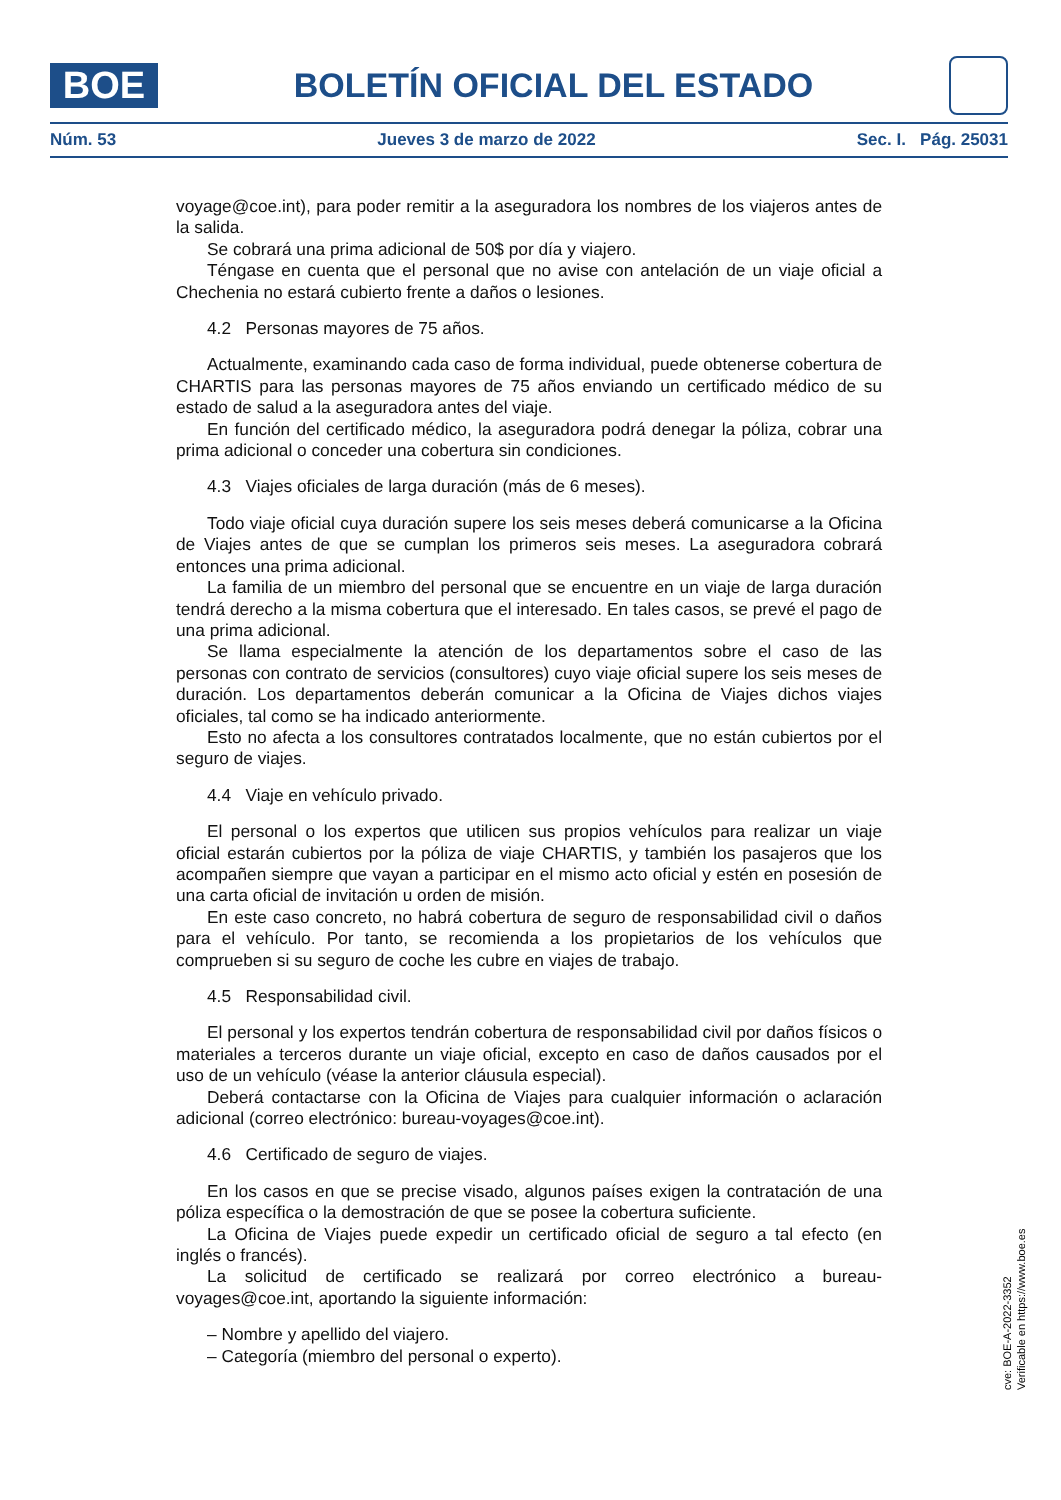BOE
BOLETÍN OFICIAL DEL ESTADO
Núm. 53 Jueves 3 de marzo de 2022 Sec. I. Pág. 25031
voyage@coe.int), para poder remitir a la aseguradora los nombres de los viajeros antes de la salida.
Se cobrará una prima adicional de 50$ por día y viajero.
Téngase en cuenta que el personal que no avise con antelación de un viaje oficial a Chechenia no estará cubierto frente a daños o lesiones.
4.2 Personas mayores de 75 años.
Actualmente, examinando cada caso de forma individual, puede obtenerse cobertura de CHARTIS para las personas mayores de 75 años enviando un certificado médico de su estado de salud a la aseguradora antes del viaje.
En función del certificado médico, la aseguradora podrá denegar la póliza, cobrar una prima adicional o conceder una cobertura sin condiciones.
4.3 Viajes oficiales de larga duración (más de 6 meses).
Todo viaje oficial cuya duración supere los seis meses deberá comunicarse a la Oficina de Viajes antes de que se cumplan los primeros seis meses. La aseguradora cobrará entonces una prima adicional.
La familia de un miembro del personal que se encuentre en un viaje de larga duración tendrá derecho a la misma cobertura que el interesado. En tales casos, se prevé el pago de una prima adicional.
Se llama especialmente la atención de los departamentos sobre el caso de las personas con contrato de servicios (consultores) cuyo viaje oficial supere los seis meses de duración. Los departamentos deberán comunicar a la Oficina de Viajes dichos viajes oficiales, tal como se ha indicado anteriormente.
Esto no afecta a los consultores contratados localmente, que no están cubiertos por el seguro de viajes.
4.4 Viaje en vehículo privado.
El personal o los expertos que utilicen sus propios vehículos para realizar un viaje oficial estarán cubiertos por la póliza de viaje CHARTIS, y también los pasajeros que los acompañen siempre que vayan a participar en el mismo acto oficial y estén en posesión de una carta oficial de invitación u orden de misión.
En este caso concreto, no habrá cobertura de seguro de responsabilidad civil o daños para el vehículo. Por tanto, se recomienda a los propietarios de los vehículos que comprueben si su seguro de coche les cubre en viajes de trabajo.
4.5 Responsabilidad civil.
El personal y los expertos tendrán cobertura de responsabilidad civil por daños físicos o materiales a terceros durante un viaje oficial, excepto en caso de daños causados por el uso de un vehículo (véase la anterior cláusula especial).
Deberá contactarse con la Oficina de Viajes para cualquier información o aclaración adicional (correo electrónico: bureau-voyages@coe.int).
4.6 Certificado de seguro de viajes.
En los casos en que se precise visado, algunos países exigen la contratación de una póliza específica o la demostración de que se posee la cobertura suficiente.
La Oficina de Viajes puede expedir un certificado oficial de seguro a tal efecto (en inglés o francés).
La solicitud de certificado se realizará por correo electrónico a bureau-voyages@coe.int, aportando la siguiente información:
– Nombre y apellido del viajero.
– Categoría (miembro del personal o experto).
cve: BOE-A-2022-3352
Verificable en https://www.boe.es